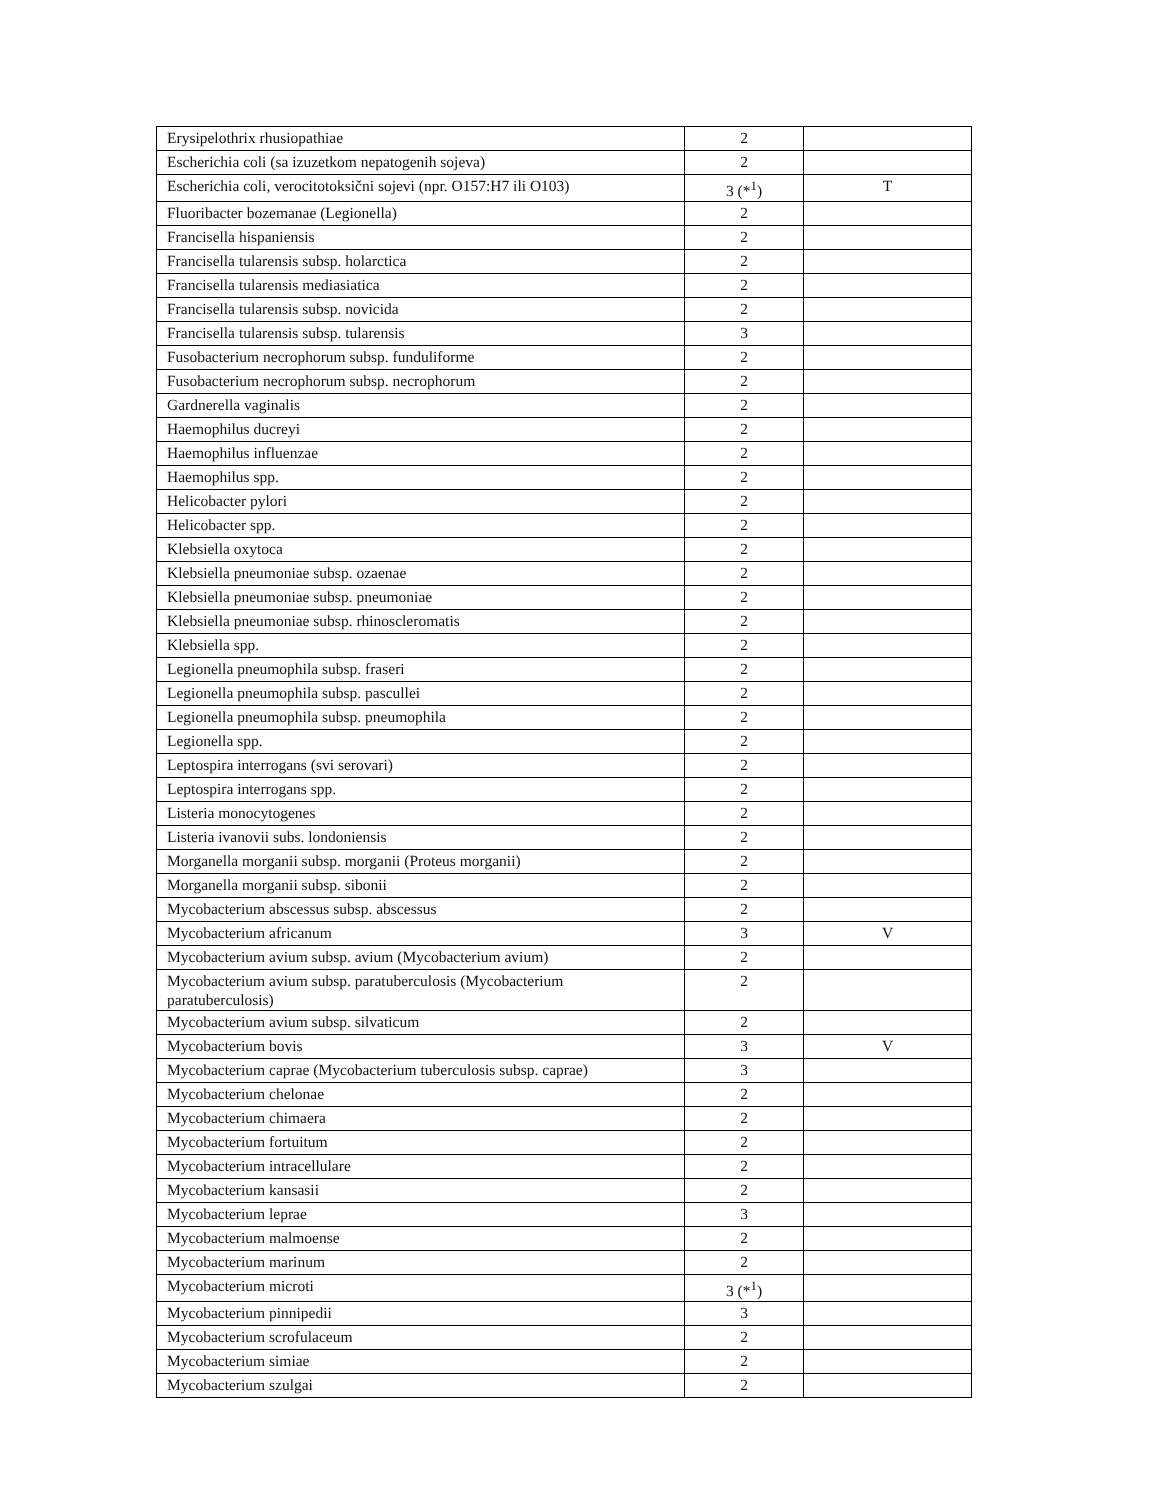| Erysipelothrix rhusiopathiae | 2 | |
| Escherichia coli (sa izuzetkom nepatogenih sojeva) | 2 | |
| Escherichia coli, verocitotoksični sojevi (npr. O157:H7 ili O103) | 3 (*<sup>1</sup>) | T |
| Fluoribacter bozemanae (Legionella) | 2 | |
| Francisella hispaniensis | 2 | |
| Francisella tularensis subsp. holarctica | 2 | |
| Francisella tularensis mediasiatica | 2 | |
| Francisella tularensis subsp. novicida | 2 | |
| Francisella tularensis subsp. tularensis | 3 | |
| Fusobacterium necrophorum subsp. funduliforme | 2 | |
| Fusobacterium necrophorum subsp. necrophorum | 2 | |
| Gardnerella vaginalis | 2 | |
| Haemophilus ducreyi | 2 | |
| Haemophilus influenzae | 2 | |
| Haemophilus spp. | 2 | |
| Helicobacter pylori | 2 | |
| Helicobacter spp. | 2 | |
| Klebsiella oxytoca | 2 | |
| Klebsiella pneumoniae subsp. ozaenae | 2 | |
| Klebsiella pneumoniae subsp. pneumoniae | 2 | |
| Klebsiella pneumoniae subsp. rhinoscleromatis | 2 | |
| Klebsiella spp. | 2 | |
| Legionella pneumophila subsp. fraseri | 2 | |
| Legionella pneumophila subsp. pascullei | 2 | |
| Legionella pneumophila subsp. pneumophila | 2 | |
| Legionella spp. | 2 | |
| Leptospira interrogans (svi serovari) | 2 | |
| Leptospira interrogans spp. | 2 | |
| Listeria monocytogenes | 2 | |
| Listeria ivanovii subs. londoniensis | 2 | |
| Morganella morganii subsp. morganii (Proteus morganii) | 2 | |
| Morganella morganii subsp. sibonii | 2 | |
| Mycobacterium abscessus subsp. abscessus | 2 | |
| Mycobacterium africanum | 3 | V |
| Mycobacterium avium subsp. avium (Mycobacterium avium) | 2 | |
| Mycobacterium avium subsp. paratuberculosis (Mycobacterium paratuberculosis) | 2 | |
| Mycobacterium avium subsp. silvaticum | 2 | |
| Mycobacterium bovis | 3 | V |
| Mycobacterium caprae (Mycobacterium tuberculosis subsp. caprae) | 3 | |
| Mycobacterium chelonae | 2 | |
| Mycobacterium chimaera | 2 | |
| Mycobacterium fortuitum | 2 | |
| Mycobacterium intracellulare | 2 | |
| Mycobacterium kansasii | 2 | |
| Mycobacterium leprae | 3 | |
| Mycobacterium malmoense | 2 | |
| Mycobacterium marinum | 2 | |
| Mycobacterium microti | 3 (*<sup>1</sup>) | |
| Mycobacterium pinnipedii | 3 | |
| Mycobacterium scrofulaceum | 2 | |
| Mycobacterium simiae | 2 | |
| Mycobacterium szulgai | 2 | |